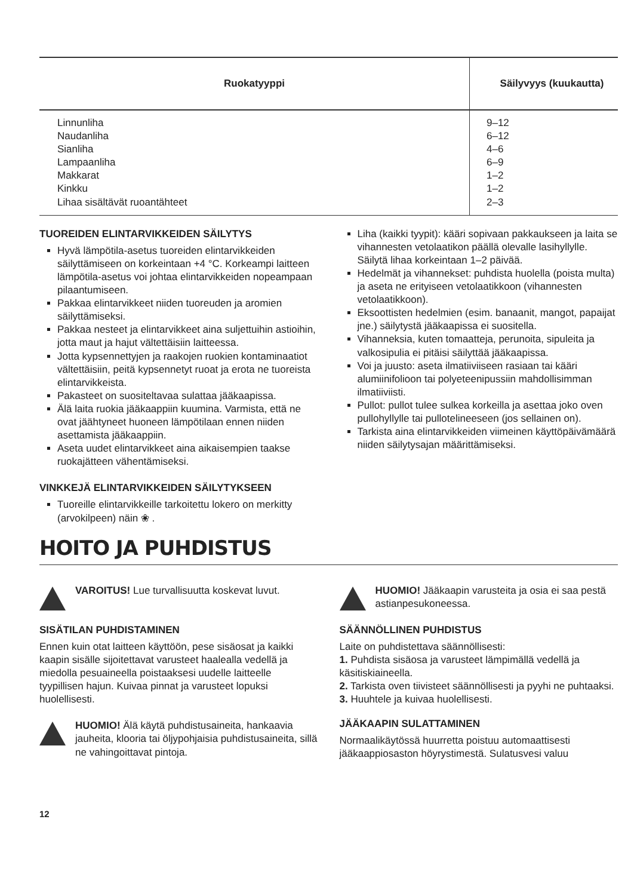| Ruokatyyppi | Säilyvyys (kuukautta) |
| --- | --- |
| Linnunliha | 9–12 |
| Naudanliha | 6–12 |
| Sianliha | 4–6 |
| Lampaanliha | 6–9 |
| Makkarat | 1–2 |
| Kinkku | 1–2 |
| Lihaa sisältävät ruoantähteet | 2–3 |
TUOREIDEN ELINTARVIKKEIDEN SÄILYTYS
Hyvä lämpötila-asetus tuoreiden elintarvikkeiden säilyttämiseen on korkeintaan +4 °C. Korkeampi laitteen lämpötila-asetus voi johtaa elintarvikkeiden nopeampaan pilaantumiseen.
Pakkaa elintarvikkeet niiden tuoreuden ja aromien säilyttämiseksi.
Pakkaa nesteet ja elintarvikkeet aina suljettuihin astioihin, jotta maut ja hajut vältettäisiin laitteessa.
Jotta kypsennettyjen ja raakojen ruokien kontaminaatiot vältettäisiin, peitä kypsennetyt ruoat ja erota ne tuoreista elintarvikkeista.
Pakasteet on suositeltavaa sulattaa jääkaapissa.
Älä laita ruokia jääkaappiin kuumina. Varmista, että ne ovat jäähtyneet huoneen lämpötilaan ennen niiden asettamista jääkaappiin.
Aseta uudet elintarvikkeet aina aikaisempien taakse ruokajätteen vähentämiseksi.
VINKKEJÄ ELINTARVIKKEIDEN SÄILYTYKSEEN
Tuoreille elintarvikkeille tarkoitettu lokero on merkitty (arvokilpeen) näin ❀ .
Liha (kaikki tyypit): kääri sopivaan pakkaukseen ja laita se vihannesten vetolaatikon päällä olevalle lasihyllylle. Säilytä lihaa korkeintaan 1–2 päivää.
Hedelmät ja vihannekset: puhdista huolella (poista multa) ja aseta ne erityiseen vetolaatikkoon (vihannesten vetolaatikkoon).
Eksoottisten hedelmien (esim. banaanit, mangot, papaijat jne.) säilytystä jääkaapissa ei suositella.
Vihanneksia, kuten tomaatteja, perunoita, sipuleita ja valkosipulia ei pitäisi säilyttää jääkaapissa.
Voi ja juusto: aseta ilmatiiviiseen rasiaan tai kääri alumiinifolioon tai polyeteenipussiin mahdollisimman ilmatiiviisti.
Pullot: pullot tulee sulkea korkeilla ja asettaa joko oven pullohyllylle tai pullotelineeseen (jos sellainen on).
Tarkista aina elintarvikkeiden viimeinen käyttöpäivämäärä niiden säilytysajan määrittämiseksi.
HOITO JA PUHDISTUS
VAROITUS! Lue turvallisuutta koskevat luvut.
SISÄTILAN PUHDISTAMINEN
Ennen kuin otat laitteen käyttöön, pese sisäosat ja kaikki kaapin sisälle sijoitettavat varusteet haalealla vedellä ja miedolla pesuaineella poistaaksesi uudelle laitteelle tyypillisen hajun. Kuivaa pinnat ja varusteet lopuksi huolellisesti.
HUOMIO! Älä käytä puhdistusaineita, hankaavia jauheita, klooria tai öljypohjaisia puhdistusaineita, sillä ne vahingoittavat pintoja.
HUOMIO! Jääkaapin varusteita ja osia ei saa pestä astianpesukoneessa.
SÄÄNNÖLLINEN PUHDISTUS
Laite on puhdistettava säännöllisesti:
1. Puhdista sisäosa ja varusteet lämpimällä vedellä ja käsitiskiaineella.
2. Tarkista oven tiivisteet säännöllisesti ja pyyhi ne puhtaaksi.
3. Huuhtele ja kuivaa huolellisesti.
JÄÄKAAPIN SULATTAMINEN
Normaalikäytössä huurretta poistuu automaattisesti jääkaappiosaston höyrystimestä. Sulatusvesi valuu
12